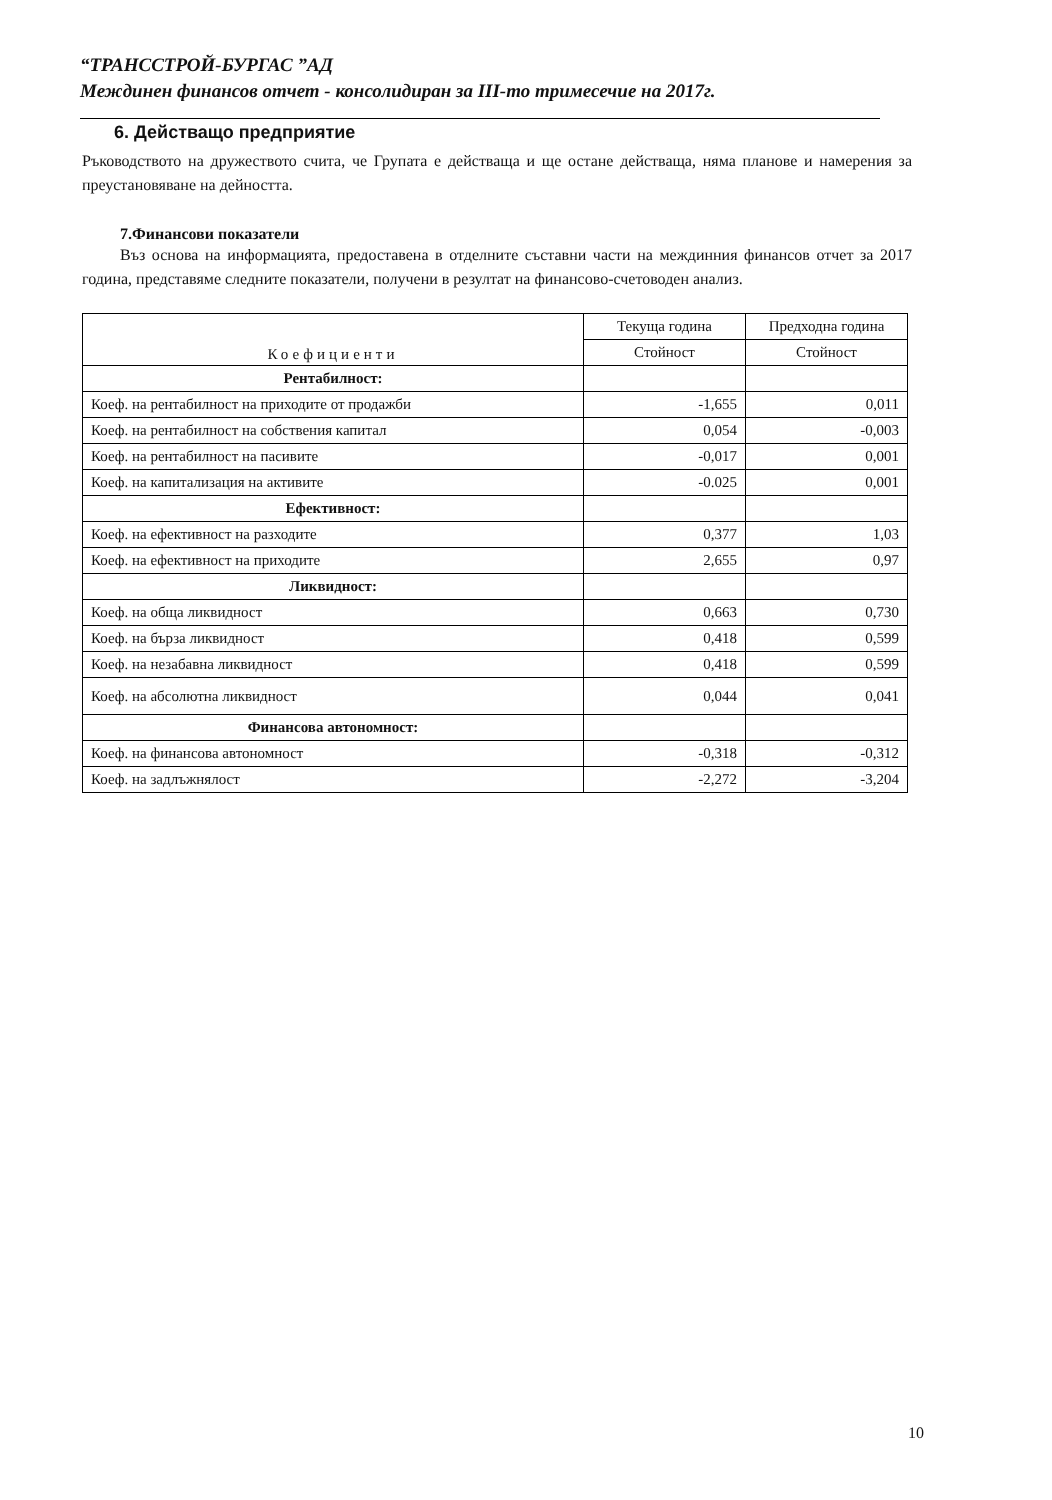“ТРАНССТРОЙ-БУРГАС ”АД
Междинен финансов отчет - консолидиран за III-то тримесечие на 2017г.
6. Действащо предприятие
Ръководството на дружеството счита, че Групата е действаща и ще остане действаща, няма планове и намерения за преустановяване на дейността.
7.Финансови показатели
Въз основа на информацията, предоставена в отделните съставни части на междинния финансов отчет за 2017 година, представяме следните показатели, получени в резултат на финансово-счетоводен анализ.
| Коефициенти | Текуща година | Предходна година |
| --- | --- | --- |
| | Стойност | Стойност |
| Рентабилност: | | |
| Коеф. на рентабилност на приходите от продажби | -1,655 | 0,011 |
| Коеф. на рентабилност на собствения капитал | 0,054 | -0,003 |
| Коеф. на рентабилност на пасивите | -0,017 | 0,001 |
| Коеф. на капитализация на активите | -0.025 | 0,001 |
| Ефективност: | | |
| Коеф. на ефективност на разходите | 0,377 | 1,03 |
| Коеф. на ефективност на приходите | 2,655 | 0,97 |
| Ликвидност: | | |
| Коеф. на обща ликвидност | 0,663 | 0,730 |
| Коеф. на бърза ликвидност | 0,418 | 0,599 |
| Коеф. на незабавна ликвидност | 0,418 | 0,599 |
| Коеф. на абсолютна ликвидност | 0,044 | 0,041 |
| Финансова автономност: | | |
| Коеф. на финансова автономност | -0,318 | -0,312 |
| Коеф. на задлъжнялост | -2,272 | -3,204 |
10